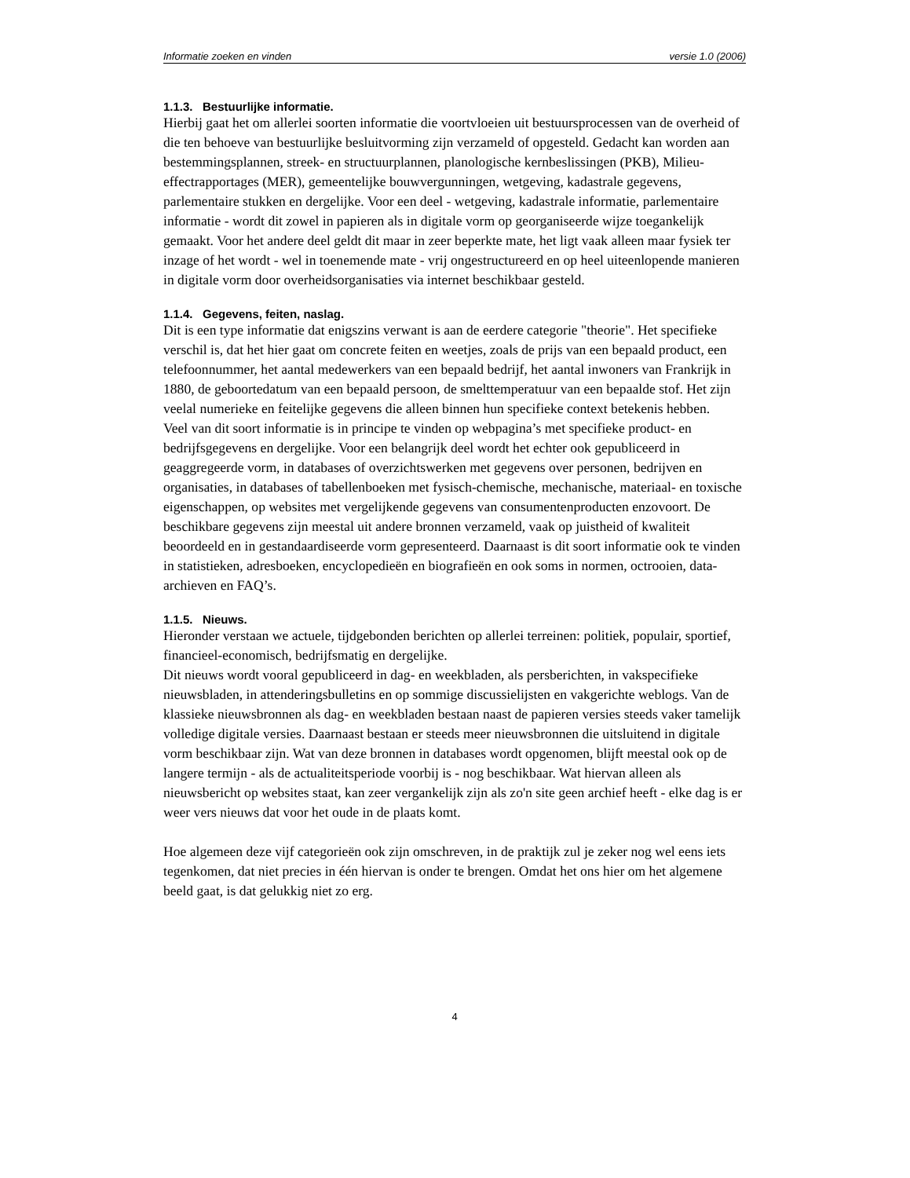Informatie zoeken en vinden versie 1.0 (2006)
1.1.3. Bestuurlijke informatie.
Hierbij gaat het om allerlei soorten informatie die voortvloeien uit bestuursprocessen van de overheid of die ten behoeve van bestuurlijke besluitvorming zijn verzameld of opgesteld. Gedacht kan worden aan bestemmingsplannen, streek- en structuurplannen, planologische kernbeslissingen (PKB), Milieu-effectrapportages (MER), gemeentelijke bouwvergunningen, wetgeving, kadastrale gegevens, parlementaire stukken en dergelijke. Voor een deel - wetgeving, kadastrale informatie, parlementaire informatie - wordt dit zowel in papieren als in digitale vorm op georganiseerde wijze toegankelijk gemaakt. Voor het andere deel geldt dit maar in zeer beperkte mate, het ligt vaak alleen maar fysiek ter inzage of het wordt - wel in toenemende mate - vrij ongestructureerd en op heel uiteenlopende manieren in digitale vorm door overheidsorganisaties via internet beschikbaar gesteld.
1.1.4. Gegevens, feiten, naslag.
Dit is een type informatie dat enigszins verwant is aan de eerdere categorie "theorie". Het specifieke verschil is, dat het hier gaat om concrete feiten en weetjes, zoals de prijs van een bepaald product, een telefoonnummer, het aantal medewerkers van een bepaald bedrijf, het aantal inwoners van Frankrijk in 1880, de geboortedatum van een bepaald persoon, de smelttemperatuur van een bepaalde stof. Het zijn veelal numerieke en feitelijke gegevens die alleen binnen hun specifieke context betekenis hebben.
Veel van dit soort informatie is in principe te vinden op webpagina’s met specifieke product- en bedrijfsgegevens en dergelijke. Voor een belangrijk deel wordt het echter ook gepubliceerd in geaggregeerde vorm, in databases of overzichtswerken met gegevens over personen, bedrijven en organisaties, in databases of tabellenboeken met fysisch-chemische, mechanische, materiaal- en toxische eigenschappen, op websites met vergelijkende gegevens van consumentenproducten enzovoort. De beschikbare gegevens zijn meestal uit andere bronnen verzameld, vaak op juistheid of kwaliteit beoordeeld en in gestandaardiseerde vorm gepresenteerd. Daarnaast is dit soort informatie ook te vinden in statistieken, adresboeken, encyclopedieën en biografieën en ook soms in normen, octrooien, data-archieven en FAQ’s.
1.1.5. Nieuws.
Hieronder verstaan we actuele, tijdgebonden berichten op allerlei terreinen: politiek, populair, sportief, financieel-economisch, bedrijfsmatig en dergelijke.
Dit nieuws wordt vooral gepubliceerd in dag- en weekbladen, als persberichten, in vakspecifieke nieuwsbladen, in attenderingsbulletins en op sommige discussielijsten en vakgerichte weblogs. Van de klassieke nieuwsbronnen als dag- en weekbladen bestaan naast de papieren versies steeds vaker tamelijk volledige digitale versies. Daarnaast bestaan er steeds meer nieuwsbronnen die uitsluitend in digitale vorm beschikbaar zijn. Wat van deze bronnen in databases wordt opgenomen, blijft meestal ook op de langere termijn - als de actualiteitsperiode voorbij is - nog beschikbaar. Wat hiervan alleen als nieuwsbericht op websites staat, kan zeer vergankelijk zijn als zo'n site geen archief heeft - elke dag is er weer vers nieuws dat voor het oude in de plaats komt.
Hoe algemeen deze vijf categorieën ook zijn omschreven, in de praktijk zul je zeker nog wel eens iets tegenkomen, dat niet precies in één hiervan is onder te brengen. Omdat het ons hier om het algemene beeld gaat, is dat gelukkig niet zo erg.
4